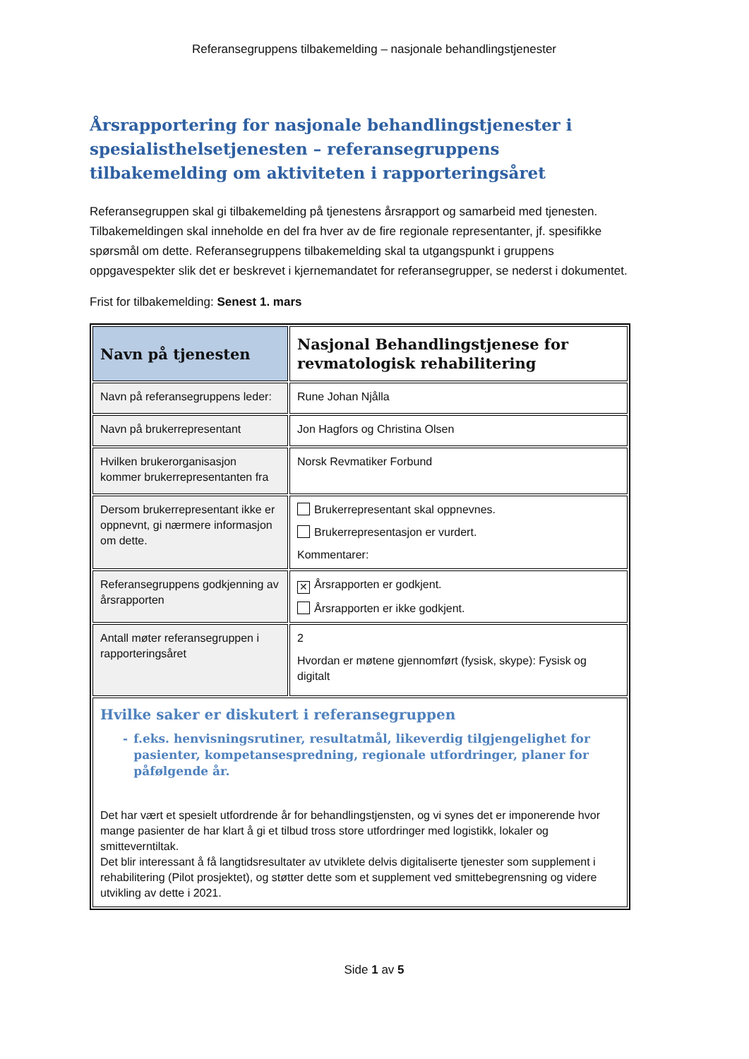Referansegruppens tilbakemelding – nasjonale behandlingstjenester
Årsrapportering for nasjonale behandlingstjenester i spesialisthelsetjenesten – referansegruppens tilbakemelding om aktiviteten i rapporteringsåret
Referansegruppen skal gi tilbakemelding på tjenestens årsrapport og samarbeid med tjenesten. Tilbakemeldingen skal inneholde en del fra hver av de fire regionale representanter, jf. spesifikke spørsmål om dette. Referansegruppens tilbakemelding skal ta utgangspunkt i gruppens oppgavespekter slik det er beskrevet i kjernemandatet for referansegrupper, se nederst i dokumentet.
Frist for tilbakemelding: Senest 1. mars
| Navn på tjenesten | Nasjonal Behandlingstjenese for revmatologisk rehabilitering |
| Navn på referansegruppens leder: | Rune Johan Njålla |
| Navn på brukerrepresentant | Jon Hagfors og Christina Olsen |
| Hvilken brukerorganisasjon kommer brukerrepresentanten fra | Norsk Revmatiker Forbund |
| Dersom brukerrepresentant ikke er oppnevnt, gi nærmere informasjon om dette. | Brukerrepresentant skal oppnevnes. Brukerrepresentasjon er vurdert. Kommentarer: |
| Referansegruppens godkjenning av årsrapporten | ✕ Årsrapporten er godkjent. Årsrapporten er ikke godkjent. |
| Antall møter referansegruppen i rapporteringsåret | 2 Hvordan er møtene gjennomført (fysisk, skype): Fysisk og digitalt |
| Hvilke saker er diskutert i referansegruppen - f.eks. henvisningsrutiner, resultatmål, likeverdig tilgjengelighet for pasienter, kompetansespredning, regionale utfordringer, planer for påfølgende år. Det har vært et spesielt utfordrende år for behandlingstjensten, og vi synes det er imponerende hvor mange pasienter de har klart å gi et tilbud tross store utfordringer med logistikk, lokaler og smitteverntiltak. Det blir interessant å få langtidsresultater av utviklete delvis digitaliserte tjenester som supplement i rehabilitering (Pilot prosjektet), og støtter dette som et supplement ved smittebegrensning og videre utvikling av dette i 2021. | |
Side 1 av 5